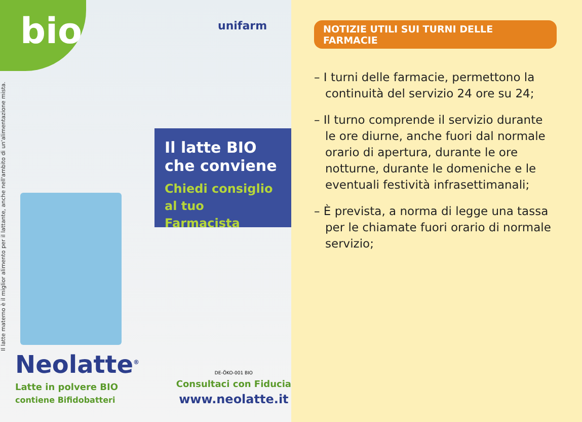Il latte materno è il miglior alimento per il lattante, anche nell'ambito di un'alimentazione mista.
bio unifarm
Il latte BIO che conviene
Chiedi consiglio al tuo Farmacista
Neolatte<sup>®</sup>
Latte in polvere BIO
contiene Bifidobatteri
DE-ÖKO-001 BIO
Consultaci con Fiducia
www.neolatte.it
NOTIZIE UTILI SUI TURNI DELLE FARMACIE
– I turni delle farmacie, permettono la continuità del servizio 24 ore su 24;
– Il turno comprende il servizio durante le ore diurne, anche fuori dal normale orario di apertura, durante le ore notturne, durante le domeniche e le eventuali festività infrasettimanali;
– È prevista, a norma di legge una tassa per le chiamate fuori orario di normale servizio;